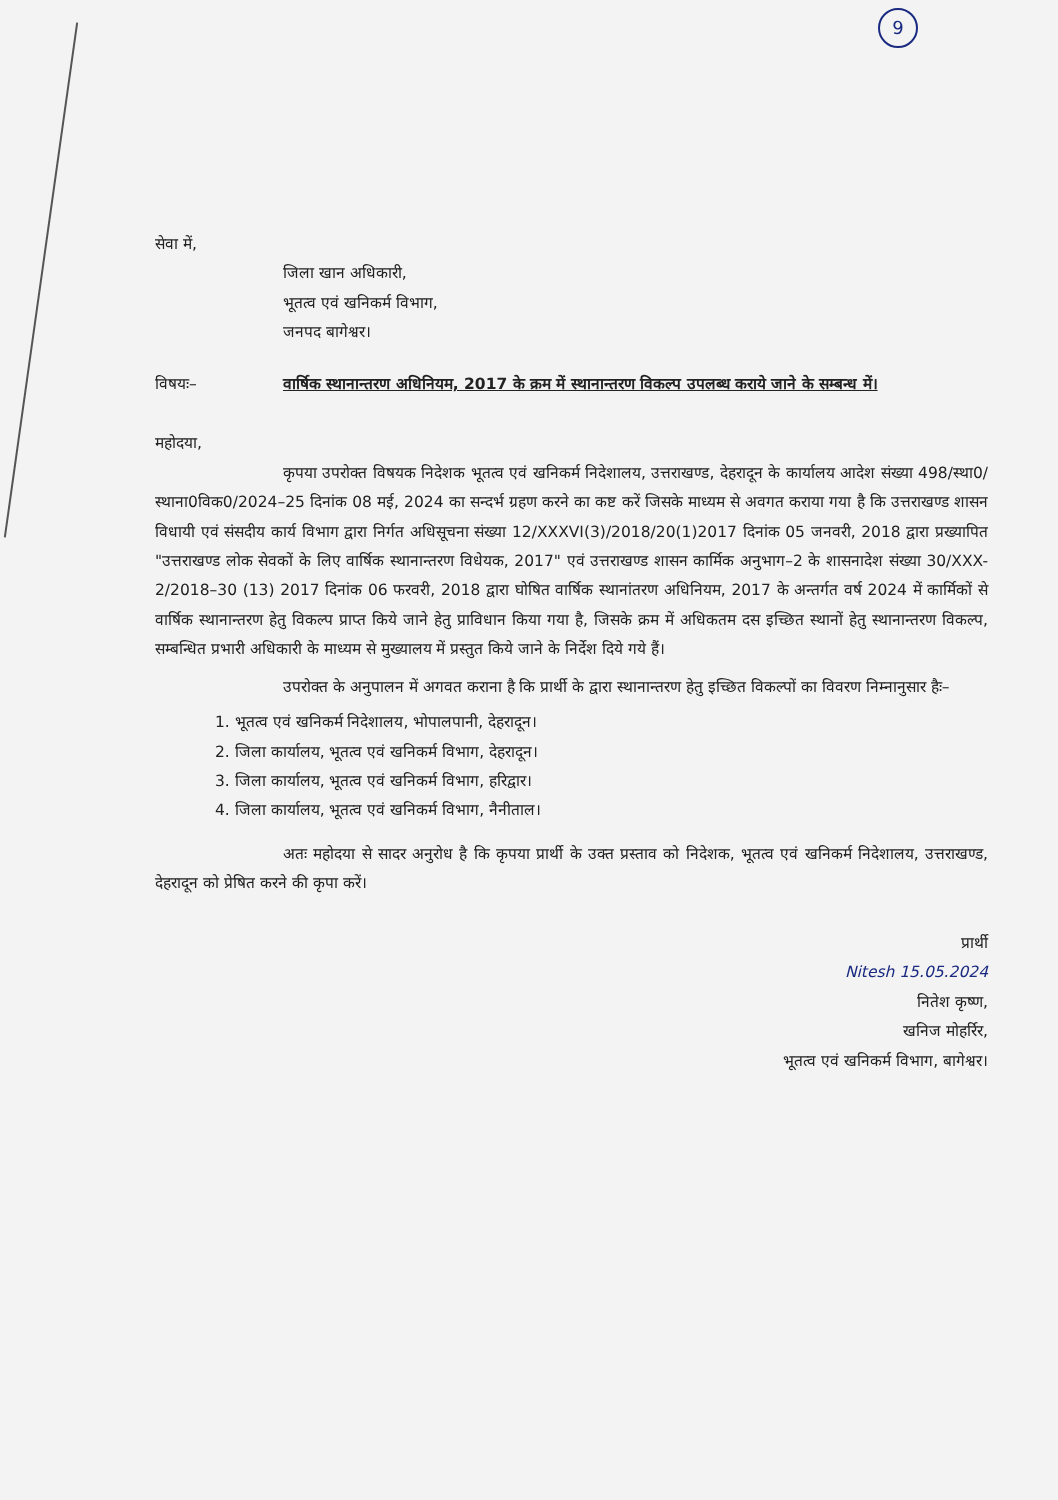9
सेवा में,
जिला खान अधिकारी,
भूतत्व एवं खनिकर्म विभाग,
जनपद बागेश्वर।
विषयः– वार्षिक स्थानान्तरण अधिनियम, 2017 के क्रम में स्थानान्तरण विकल्प उपलब्ध कराये जाने के सम्बन्ध में।
महोदया,
कृपया उपरोक्त विषयक निदेशक भूतत्व एवं खनिकर्म निदेशालय, उत्तराखण्ड, देहरादून के कार्यालय आदेश संख्या 498/स्था0/स्थाना0विक0/2024–25 दिनांक 08 मई, 2024 का सन्दर्भ ग्रहण करने का कष्ट करें जिसके माध्यम से अवगत कराया गया है कि उत्तराखण्ड शासन विधायी एवं संसदीय कार्य विभाग द्वारा निर्गत अधिसूचना संख्या 12/XXXVI(3)/2018/20(1)2017 दिनांक 05 जनवरी, 2018 द्वारा प्रख्यापित "उत्तराखण्ड लोक सेवकों के लिए वार्षिक स्थानान्तरण विधेयक, 2017" एवं उत्तराखण्ड शासन कार्मिक अनुभाग–2 के शासनादेश संख्या 30/XXX-2/2018–30 (13) 2017 दिनांक 06 फरवरी, 2018 द्वारा घोषित वार्षिक स्थानांतरण अधिनियम, 2017 के अन्तर्गत वर्ष 2024 में कार्मिकों से वार्षिक स्थानान्तरण हेतु विकल्प प्राप्त किये जाने हेतु प्राविधान किया गया है, जिसके क्रम में अधिकतम दस इच्छित स्थानों हेतु स्थानान्तरण विकल्प, सम्बन्धित प्रभारी अधिकारी के माध्यम से मुख्यालय में प्रस्तुत किये जाने के निर्देश दिये गये हैं।
उपरोक्त के अनुपालन में अगवत कराना है कि प्रार्थी के द्वारा स्थानान्तरण हेतु इच्छित विकल्पों का विवरण निम्नानुसार हैः–
1. भूतत्व एवं खनिकर्म निदेशालय, भोपालपानी, देहरादून।
2. जिला कार्यालय, भूतत्व एवं खनिकर्म विभाग, देहरादून।
3. जिला कार्यालय, भूतत्व एवं खनिकर्म विभाग, हरिद्वार।
4. जिला कार्यालय, भूतत्व एवं खनिकर्म विभाग, नैनीताल।
अतः महोदया से सादर अनुरोध है कि कृपया प्रार्थी के उक्त प्रस्ताव को निदेशक, भूतत्व एवं खनिकर्म निदेशालय, उत्तराखण्ड, देहरादून को प्रेषित करने की कृपा करें।
प्रार्थी
Nitesh 15.05.2024
नितेश कृष्ण,
खनिज मोहर्रिर,
भूतत्व एवं खनिकर्म विभाग, बागेश्वर।